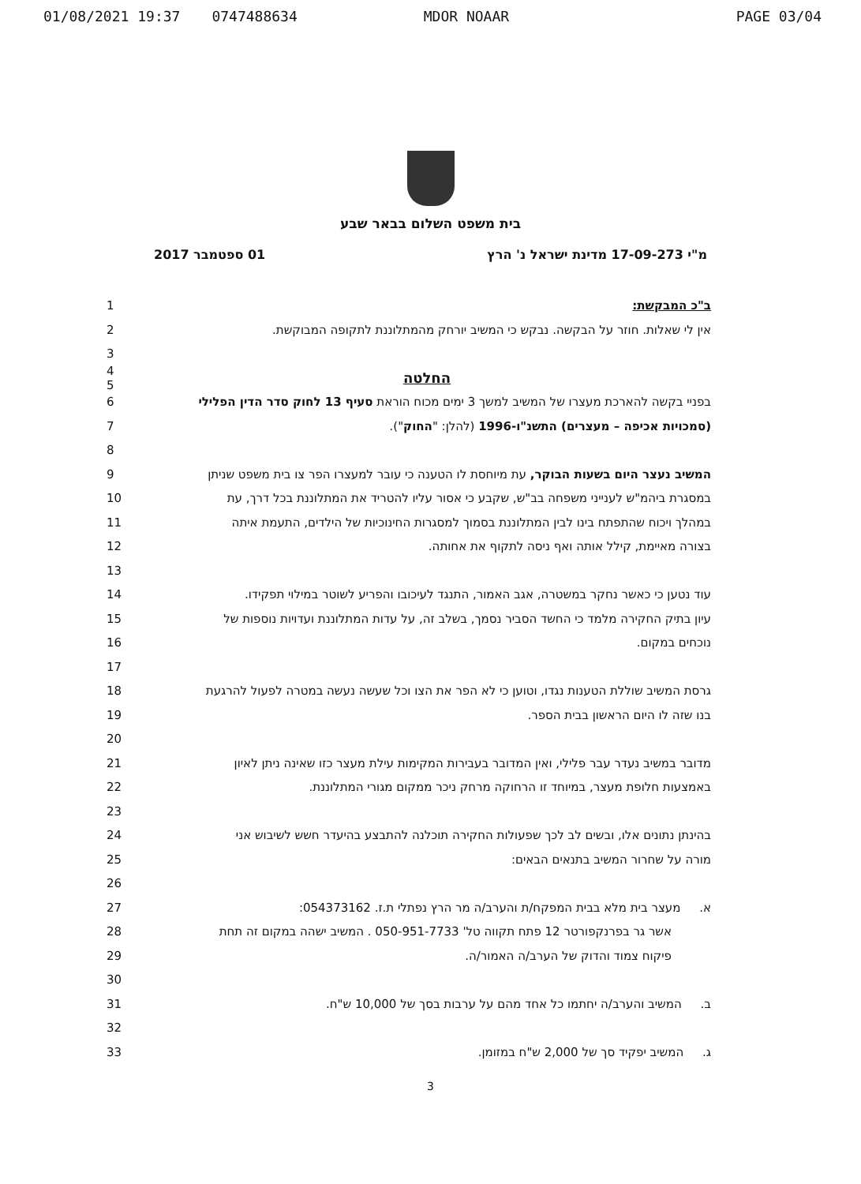01/08/2021 19:37 0747488634 MDOR NOAAR PAGE 03/04
בית משפט השלום בבאר שבע
מ"י 17-09-273 מדינת ישראל נ' הרץ 01 ספטמבר 2017
ב"כ המבקשת: 1
אין לי שאלות. חוזר על הבקשה. נבקש כי המשיב יורחק מהמתלוננת לתקופה המבוקשת. 2
3
החלטה
4
5
בפניי בקשה להארכת מעצרו של המשיב למשך 3 ימים מכוח הוראת סעיף 13 לחוק סדר הדין הפלילי
6
(סמכויות אכיפה – מעצרים) התשנ"ו-1996 (להלן: "החוק"). 7
8
המשיב נעצר היום בשעות הבוקר, עת מיוחסת לו הטענה כי עובר למעצרו הפר צו בית משפט שניתן
9
במסגרת ביהמ"ש לענייני משפחה בב"ש, שקבע כי אסור עליו להטריד את המתלוננת בכל דרך, עת
10
במהלך ויכוח שהתפתח בינו לבין המתלוננת בסמוך למסגרות החינוכיות של הילדים, התעמת איתה
11
בצורה מאיימת, קילל אותה ואף ניסה לתקוף את אחותה. 12
13
עוד נטען כי כאשר נחקר במשטרה, אגב האמור, התנגד לעיכובו והפריע לשוטר במילוי תפקידו.
14
עיון בתיק החקירה מלמד כי החשד הסביר נסמך, בשלב זה, על עדות המתלוננת ועדויות נוספות של
15
נוכחים במקום. 16
17
גרסת המשיב שוללת הטענות נגדו, וטוען כי לא הפר את הצו וכל שעשה נעשה במטרה לפעול להרגעת
18
בנו שזה לו היום הראשון בבית הספר. 19
20
מדובר במשיב נעדר עבר פלילי, ואין המדובר בעבירות המקימות עילת מעצר כזו שאינה ניתן לאיון
21
באמצעות חלופת מעצר, במיוחד זו הרחוקה מרחק ניכר ממקום מגורי המתלוננת. 22
23
בהינתן נתונים אלו, ובשים לב לכך שפעולות החקירה תוכלנה להתבצע בהיעדר חשש לשיבוש אני
24
מורה על שחרור המשיב בתנאים הבאים: 25
26
א. מעצר בית מלא בבית המפקח/ת והערב/ה מר הרץ נפתלי ת.ז. 054373162: 27
אשר גר בפרנקפורטר 12 פתח תקווה טל' 050-951-7733 . המשיב ישהה במקום זה תחת 28
פיקוח צמוד והדוק של הערב/ה האמור/ה. 29
30
ב. המשיב והערב/ה יחתמו כל אחד מהם על ערבות בסך של 10,000 ש"ח. 31
32
ג. המשיב יפקיד סך של 2,000 ש"ח במזומן. 33
3